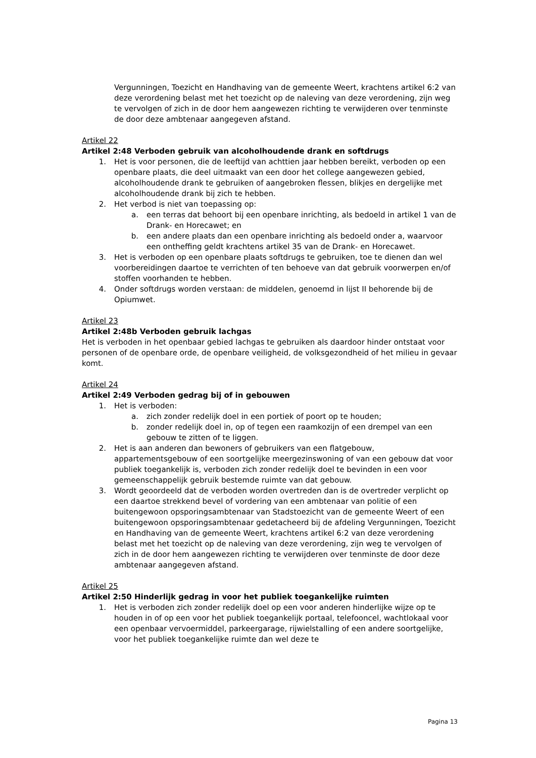Vergunningen, Toezicht en Handhaving van de gemeente Weert, krachtens artikel 6:2 van deze verordening belast met het toezicht op de naleving van deze verordening, zijn weg te vervolgen of zich in de door hem aangewezen richting te verwijderen over tenminste de door deze ambtenaar aangegeven afstand.
Artikel 22
Artikel 2:48 Verboden gebruik van alcoholhoudende drank en softdrugs
1. Het is voor personen, die de leeftijd van achttien jaar hebben bereikt, verboden op een openbare plaats, die deel uitmaakt van een door het college aangewezen gebied, alcoholhoudende drank te gebruiken of aangebroken flessen, blikjes en dergelijke met alcoholhoudende drank bij zich te hebben.
2. Het verbod is niet van toepassing op:
a. een terras dat behoort bij een openbare inrichting, als bedoeld in artikel 1 van de Drank- en Horecawet; en
b. een andere plaats dan een openbare inrichting als bedoeld onder a, waarvoor een ontheffing geldt krachtens artikel 35 van de Drank- en Horecawet.
3. Het is verboden op een openbare plaats softdrugs te gebruiken, toe te dienen dan wel voorbereidingen daartoe te verrichten of ten behoeve van dat gebruik voorwerpen en/of stoffen voorhanden te hebben.
4. Onder softdrugs worden verstaan: de middelen, genoemd in lijst II behorende bij de Opiumwet.
Artikel 23
Artikel 2:48b Verboden gebruik lachgas
Het is verboden in het openbaar gebied lachgas te gebruiken als daardoor hinder ontstaat voor personen of de openbare orde, de openbare veiligheid, de volksgezondheid of het milieu in gevaar komt.
Artikel 24
Artikel 2:49 Verboden gedrag bij of in gebouwen
1. Het is verboden:
a. zich zonder redelijk doel in een portiek of poort op te houden;
b. zonder redelijk doel in, op of tegen een raamkozijn of een drempel van een gebouw te zitten of te liggen.
2. Het is aan anderen dan bewoners of gebruikers van een flatgebouw, appartementsgebouw of een soortgelijke meergezinswoning of van een gebouw dat voor publiek toegankelijk is, verboden zich zonder redelijk doel te bevinden in een voor gemeenschappelijk gebruik bestemde ruimte van dat gebouw.
3. Wordt geoordeeld dat de verboden worden overtreden dan is de overtreder verplicht op een daartoe strekkend bevel of vordering van een ambtenaar van politie of een buitengewoon opsporingsambtenaar van Stadstoezicht van de gemeente Weert of een buitengewoon opsporingsambtenaar gedetacheerd bij de afdeling Vergunningen, Toezicht en Handhaving van de gemeente Weert, krachtens artikel 6:2 van deze verordening belast met het toezicht op de naleving van deze verordening, zijn weg te vervolgen of zich in de door hem aangewezen richting te verwijderen over tenminste de door deze ambtenaar aangegeven afstand.
Artikel 25
Artikel 2:50 Hinderlijk gedrag in voor het publiek toegankelijke ruimten
1. Het is verboden zich zonder redelijk doel op een voor anderen hinderlijke wijze op te houden in of op een voor het publiek toegankelijk portaal, telefooncel, wachtlokaal voor een openbaar vervoermiddel, parkeergarage, rijwielstalling of een andere soortgelijke, voor het publiek toegankelijke ruimte dan wel deze te
Pagina 13